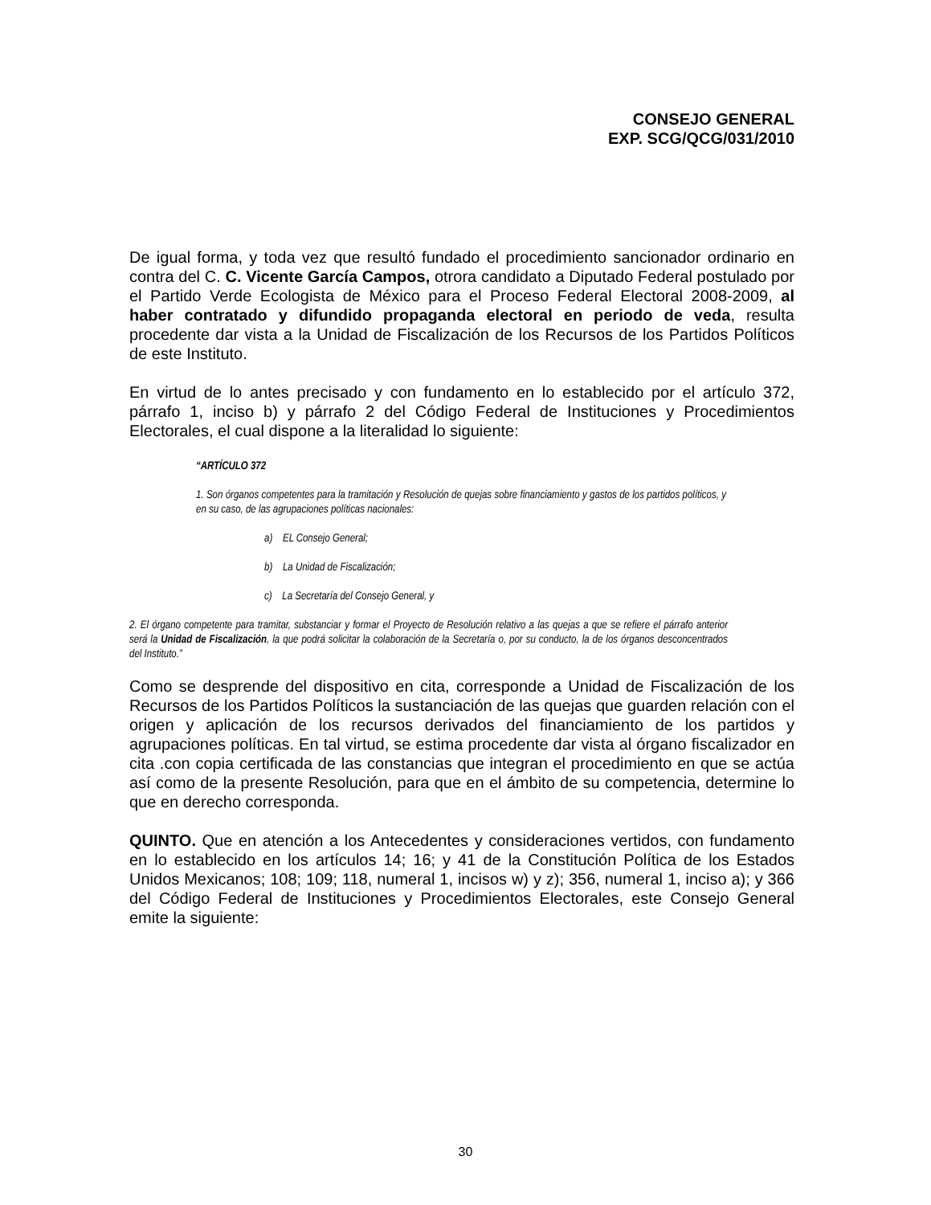CONSEJO GENERAL
EXP. SCG/QCG/031/2010
De igual forma, y toda vez que resultó fundado el procedimiento sancionador ordinario en contra del C. C. Vicente García Campos, otrora candidato a Diputado Federal postulado por el Partido Verde Ecologista de México para el Proceso Federal Electoral 2008-2009, al haber contratado y difundido propaganda electoral en periodo de veda, resulta procedente dar vista a la Unidad de Fiscalización de los Recursos de los Partidos Políticos de este Instituto.
En virtud de lo antes precisado y con fundamento en lo establecido por el artículo 372, párrafo 1, inciso b) y párrafo 2 del Código Federal de Instituciones y Procedimientos Electorales, el cual dispone a la literalidad lo siguiente:
“ARTÍCULO 372
1. Son órganos competentes para la tramitación y Resolución de quejas sobre financiamiento y gastos de los partidos políticos, y en su caso, de las agrupaciones políticas nacionales:
a) EL Consejo General;
b) La Unidad de Fiscalización;
c) La Secretaría del Consejo General, y
2. El órgano competente para tramitar, substanciar y formar el Proyecto de Resolución relativo a las quejas a que se refiere el párrafo anterior será la Unidad de Fiscalización, la que podrá solicitar la colaboración de la Secretaría o, por su conducto, la de los órganos desconcentrados del Instituto.”
Como se desprende del dispositivo en cita, corresponde a Unidad de Fiscalización de los Recursos de los Partidos Políticos la sustanciación de las quejas que guarden relación con el origen y aplicación de los recursos derivados del financiamiento de los partidos y agrupaciones políticas. En tal virtud, se estima procedente dar vista al órgano fiscalizador en cita .con copia certificada de las constancias que integran el procedimiento en que se actúa así como de la presente Resolución, para que en el ámbito de su competencia, determine lo que en derecho corresponda.
QUINTO. Que en atención a los Antecedentes y consideraciones vertidos, con fundamento en lo establecido en los artículos 14; 16; y 41 de la Constitución Política de los Estados Unidos Mexicanos; 108; 109; 118, numeral 1, incisos w) y z); 356, numeral 1, inciso a); y 366 del Código Federal de Instituciones y Procedimientos Electorales, este Consejo General emite la siguiente:
30